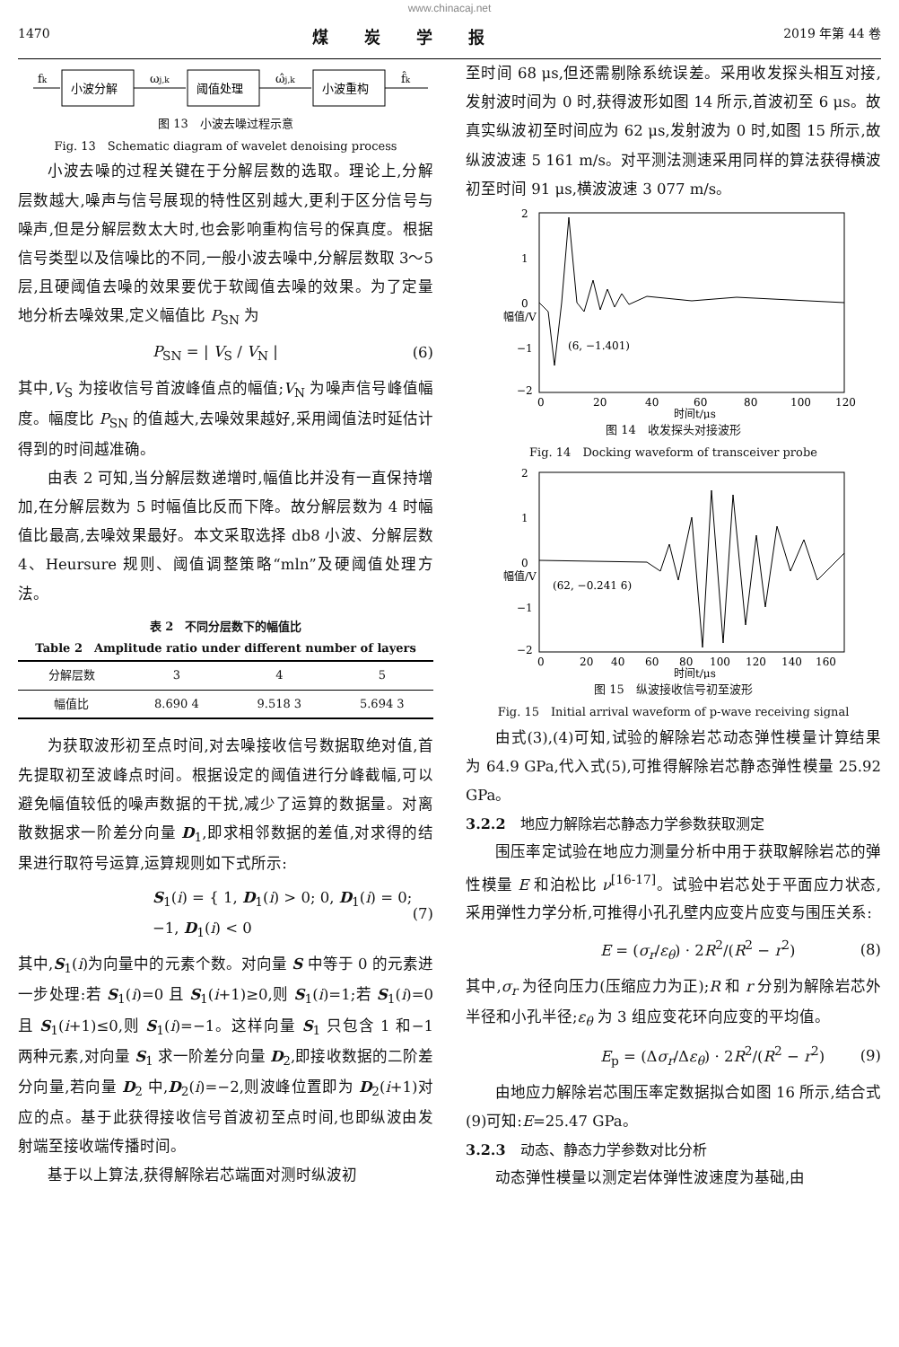www.chinacaj.net
1470 煤炭学报 2019 年第 44 卷
fk
小波分解
ωj,k
阈值处理
ω̂j,k
小波重构
f̂k
图 13　小波去噪过程示意
Fig. 13　Schematic diagram of wavelet denoising process
小波去噪的过程关键在于分解层数的选取。理论上,分解层数越大,噪声与信号展现的特性区别越大,更利于区分信号与噪声,但是分解层数太大时,也会影响重构信号的保真度。根据信号类型以及信噪比的不同,一般小波去噪中,分解层数取 3～5 层,且硬阈值去噪的效果要优于软阈值去噪的效果。为了定量地分析去噪效果,定义幅值比 P<sub>SN</sub> 为
P<sub>SN</sub> = | V<sub>S</sub> / V<sub>N</sub> | (6)
其中,V<sub>S</sub> 为接收信号首波峰值点的幅值;V<sub>N</sub> 为噪声信号峰值幅度。幅度比 P<sub>SN</sub> 的值越大,去噪效果越好,采用阈值法时延估计得到的时间越准确。
由表 2 可知,当分解层数递增时,幅值比并没有一直保持增加,在分解层数为 5 时幅值比反而下降。故分解层数为 4 时幅值比最高,去噪效果最好。本文采取选择 db8 小波、分解层数 4、Heursure 规则、阈值调整策略“mln”及硬阈值处理方法。
表 2　不同分层数下的幅值比
Table 2　Amplitude ratio under different number of layers
| 分解层数 | 3 | 4 | 5 |
| --- | --- | --- | --- |
| 幅值比 | 8.690 4 | 9.518 3 | 5.694 3 |
为获取波形初至点时间,对去噪接收信号数据取绝对值,首先提取初至波峰点时间。根据设定的阈值进行分峰截幅,可以避免幅值较低的噪声数据的干扰,减少了运算的数据量。对离散数据求一阶差分向量 D<sub>1</sub>,即求相邻数据的差值,对求得的结果进行取符号运算,运算规则如下式所示:
S<sub>1</sub>(i) = { 1, D<sub>1</sub>(i) > 0; 0, D<sub>1</sub>(i) = 0; −1, D<sub>1</sub>(i) < 0 (7)
其中,S<sub>1</sub>(i)为向量中的元素个数。对向量 S 中等于 0 的元素进一步处理:若 S<sub>1</sub>(i)=0 且 S<sub>1</sub>(i+1)≥0,则 S<sub>1</sub>(i)=1;若 S<sub>1</sub>(i)=0 且 S<sub>1</sub>(i+1)≤0,则 S<sub>1</sub>(i)=−1。这样向量 S<sub>1</sub> 只包含 1 和−1 两种元素,对向量 S<sub>1</sub> 求一阶差分向量 D<sub>2</sub>,即接收数据的二阶差分向量,若向量 D<sub>2</sub> 中,D<sub>2</sub>(i)=−2,则波峰位置即为 D<sub>2</sub>(i+1)对应的点。基于此获得接收信号首波初至点时间,也即纵波由发射端至接收端传播时间。
基于以上算法,获得解除岩芯端面对测时纵波初
至时间 68 μs,但还需剔除系统误差。采用收发探头相互对接,发射波时间为 0 时,获得波形如图 14 所示,首波初至 6 μs。故真实纵波初至时间应为 62 μs,发射波为 0 时,如图 15 所示,故纵波波速 5 161 m/s。对平测法测速采用同样的算法获得横波初至时间 91 μs,横波波速 3 077 m/s。
2
1
0
−1
−2
0
20
40
60
80
100
120
时间t/μs
幅值/V
(6, −1.401)
图 14　收发探头对接波形
Fig. 14　Docking waveform of transceiver probe
2
1
0
−1
−2
0
20
40
60
80
100
120
140
160
时间t/μs
幅值/V
(62, −0.241 6)
图 15　纵波接收信号初至波形
Fig. 15　Initial arrival waveform of p-wave receiving signal
由式(3),(4)可知,试验的解除岩芯动态弹性模量计算结果为 64.9 GPa,代入式(5),可推得解除岩芯静态弹性模量 25.92 GPa。
3.2.2　地应力解除岩芯静态力学参数获取测定
围压率定试验在地应力测量分析中用于获取解除岩芯的弹性模量 E 和泊松比 ν<sup>[16-17]</sup>。试验中岩芯处于平面应力状态,采用弹性力学分析,可推得小孔孔壁内应变片应变与围压关系:
E = (σ<sub>r</sub>/ε<sub>θ</sub>) · 2R<sup>2</sup>/(R<sup>2</sup> − r<sup>2</sup>) (8)
其中,σ<sub>r</sub> 为径向压力(压缩应力为正);R 和 r 分别为解除岩芯外半径和小孔半径;ε<sub>θ</sub> 为 3 组应变花环向应变的平均值。
E<sub>p</sub> = (Δσ<sub>r</sub>/Δε<sub>θ</sub>) · 2R<sup>2</sup>/(R<sup>2</sup> − r<sup>2</sup>) (9)
由地应力解除岩芯围压率定数据拟合如图 16 所示,结合式(9)可知:E=25.47 GPa。
3.2.3　动态、静态力学参数对比分析
动态弹性模量以测定岩体弹性波速度为基础,由